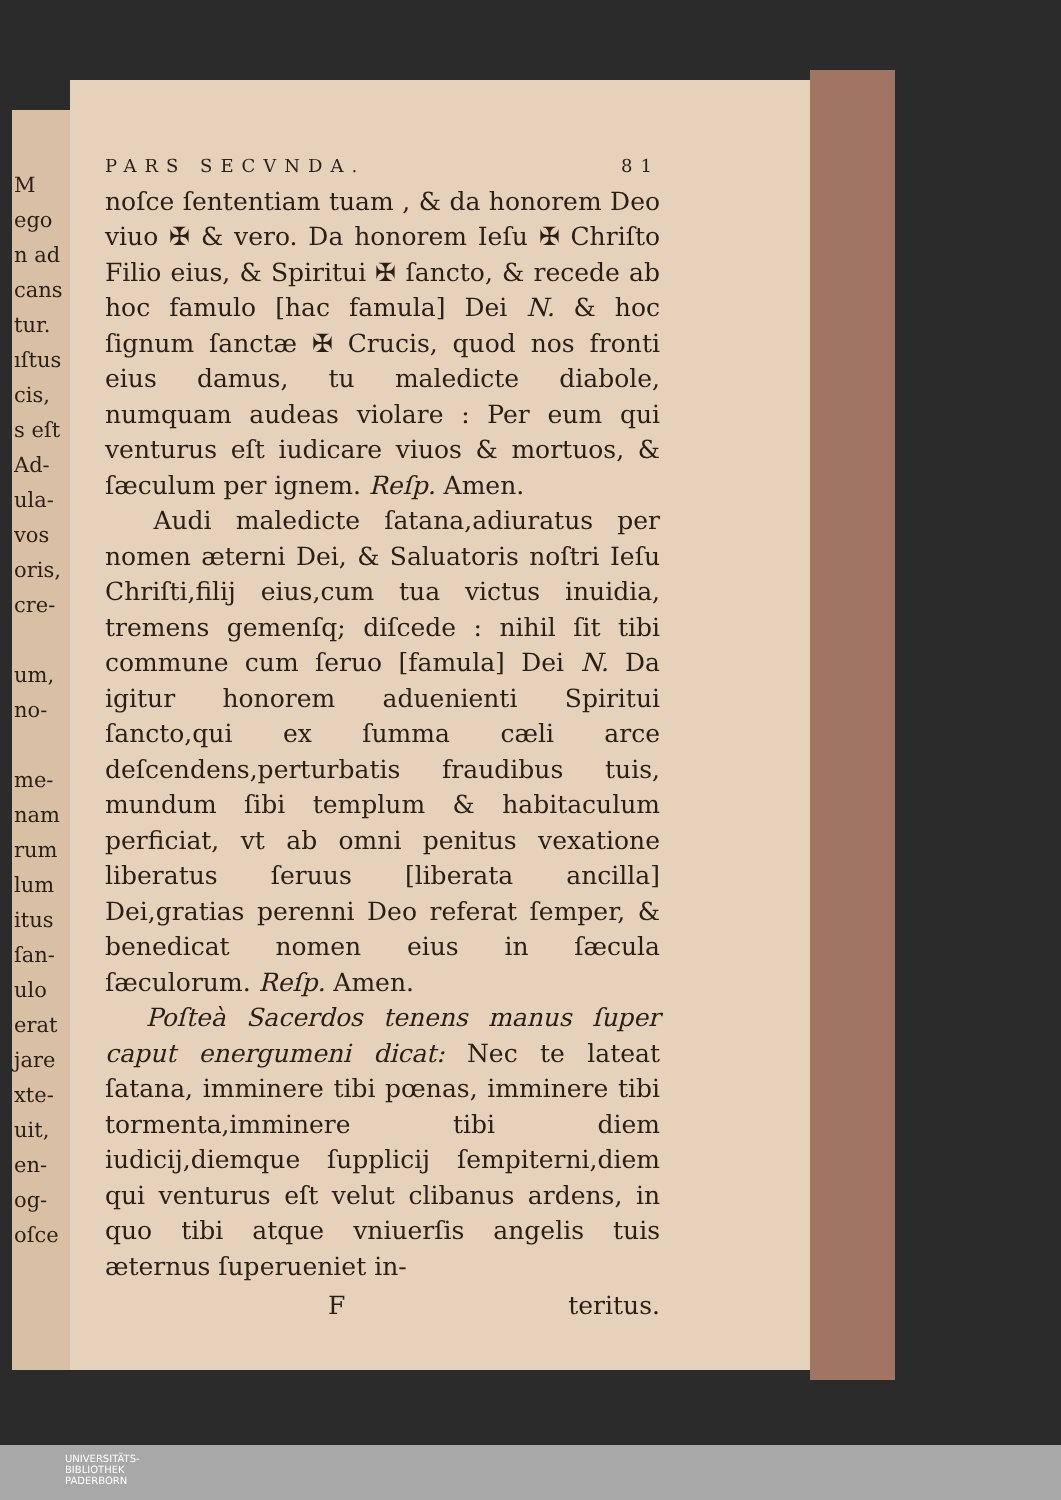M
ego
n ad
cans
tur.
ıſtus
cis,
s eſt
Ad-
ula-
vos
oris,
cre-
um,
no-
me-
nam
rum
lum
itus
ſan-
ulo
erat
jare
xte-
uit,
en-
og-
oſce
PARS SECVNDA. 81
noſce ſententiam tuam , & da honorem Deo viuo ✠ & vero. Da honorem Ieſu ✠ Chriſto Filio eius, & Spiritui ✠ ſancto, & recede ab hoc famulo [hac famula] Dei N. & hoc ſignum ſanctæ ✠ Crucis, quod nos fronti eius damus, tu maledicte diabole, numquam audeas violare : Per eum qui venturus eſt iudicare viuos & mortuos, & ſæculum per ignem. Reſp. Amen.
Audi maledicte ſatana,adiuratus per nomen æterni Dei, & Saluatoris noſtri Ieſu Chriſti,filij eius,cum tua victus inuidia, tremens gemenſq; diſcede : nihil ſit tibi commune cum ſeruo [famula] Dei N. Da igitur honorem aduenienti Spiritui ſancto,qui ex ſumma cæli arce deſcendens,perturbatis fraudibus tuis, mundum ſibi templum & habitaculum perficiat, vt ab omni penitus vexatione liberatus ſeruus [liberata ancilla] Dei,gratias perenni Deo referat ſemper, & benedicat nomen eius in ſæcula ſæculorum. Reſp. Amen.
Poſteà Sacerdos tenens manus ſuper caput energumeni dicat: Nec te lateat ſatana, imminere tibi pœnas, imminere tibi tormenta,imminere tibi diem iudicij,diemque ſupplicij ſempiterni,diem qui venturus eſt velut clibanus ardens, in quo tibi atque vniuerſis angelis tuis æternus ſuperueniet in-
Fteritus.
UNIVERSITÄTS-
BIBLIOTHEK
PADERBORN